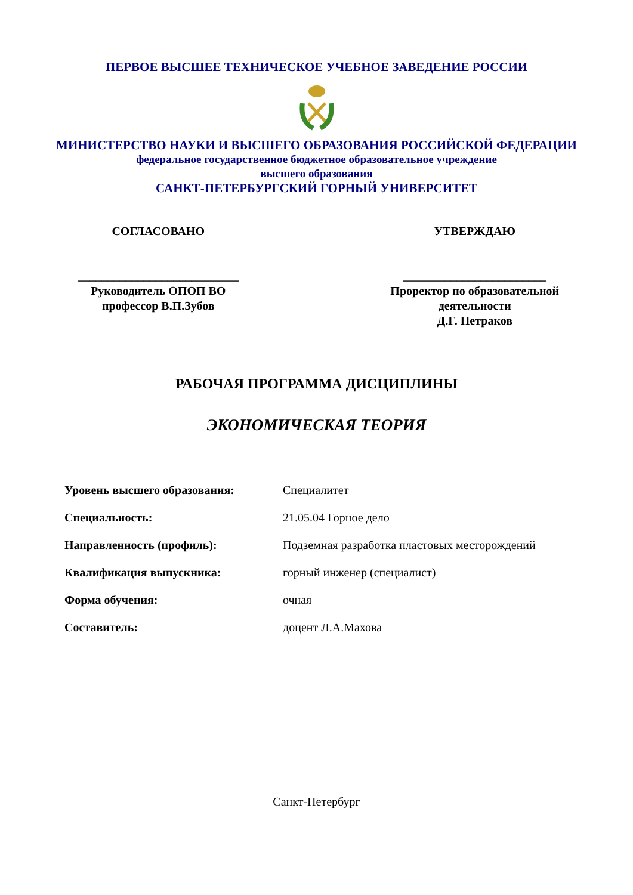ПЕРВОЕ ВЫСШЕЕ ТЕХНИЧЕСКОЕ УЧЕБНОЕ ЗАВЕДЕНИЕ РОССИИ
МИНИСТЕРСТВО НАУКИ И ВЫСШЕГО ОБРАЗОВАНИЯ РОССИЙСКОЙ ФЕДЕРАЦИИ
федеральное государственное бюджетное образовательное учреждение
высшего образования
САНКТ-ПЕТЕРБУРГСКИЙ ГОРНЫЙ УНИВЕРСИТЕТ
СОГЛАСОВАНО
___________________________
Руководитель ОПОП ВО
профессор В.П.Зубов
УТВЕРЖДАЮ
________________________
Проректор по образовательной
деятельности
Д.Г. Петраков
РАБОЧАЯ ПРОГРАММА ДИСЦИПЛИНЫ
ЭКОНОМИЧЕСКАЯ ТЕОРИЯ
| Уровень высшего образования: | Специалитет |
| Специальность: | 21.05.04 Горное дело |
| Направленность (профиль): | Подземная разработка пластовых месторождений |
| Квалификация выпускника: | горный инженер (специалист) |
| Форма обучения: | очная |
| Составитель: | доцент Л.А.Махова |
Санкт-Петербург